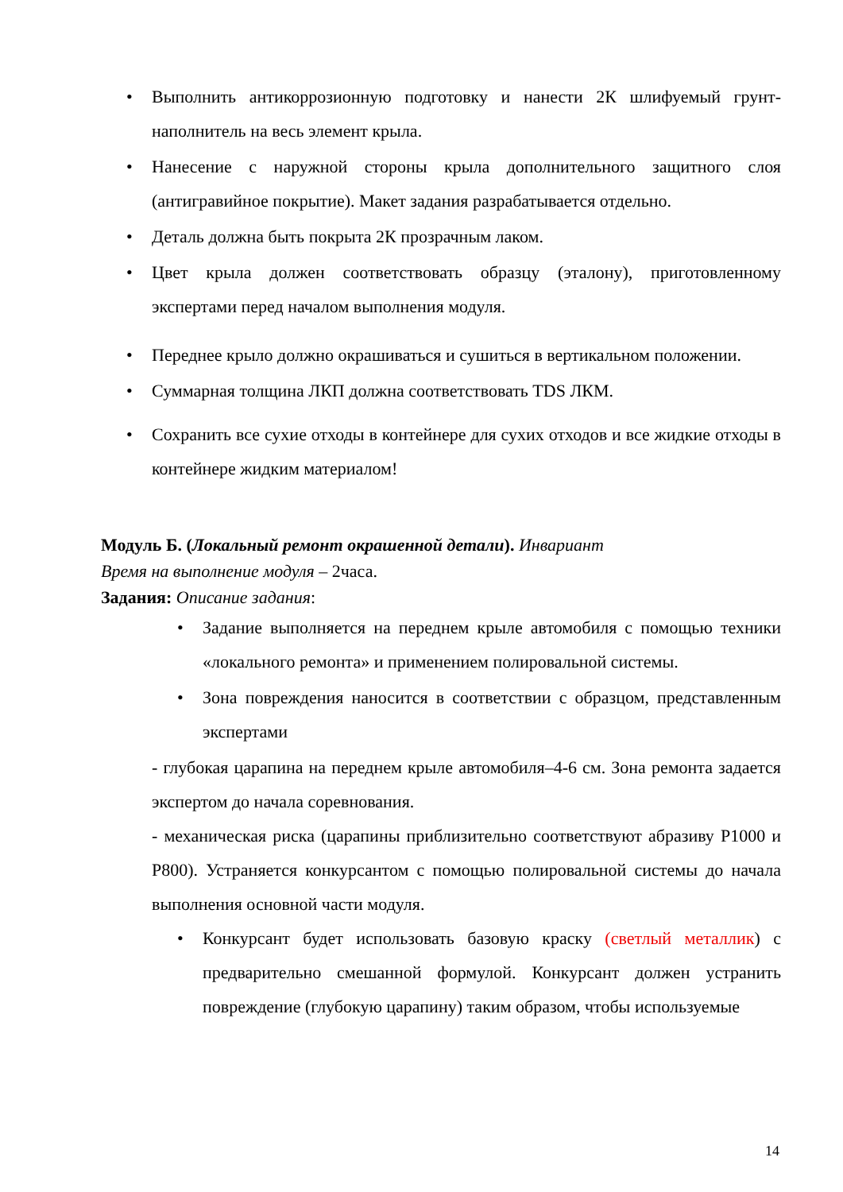• Выполнить антикоррозионную подготовку и нанести 2К шлифуемый грунт-наполнитель на весь элемент крыла.
• Нанесение с наружной стороны крыла дополнительного защитного слоя (антигравийное покрытие). Макет задания разрабатывается отдельно.
• Деталь должна быть покрыта 2К прозрачным лаком.
• Цвет крыла должен соответствовать образцу (эталону), приготовленному экспертами перед началом выполнения модуля.
• Переднее крыло должно окрашиваться и сушиться в вертикальном положении.
• Суммарная толщина ЛКП должна соответствовать TDS ЛКМ.
• Сохранить все сухие отходы в контейнере для сухих отходов и все жидкие отходы в контейнере жидким материалом!
Модуль Б. (Локальный ремонт окрашенной детали). Инвариант
Время на выполнение модуля – 2часа.
Задания: Описание задания:
• Задание выполняется на переднем крыле автомобиля с помощью техники «локального ремонта» и применением полировальной системы.
• Зона повреждения наносится в соответствии с образцом, представленным экспертами
- глубокая царапина на переднем крыле автомобиля–4-6 см. Зона ремонта задается экспертом до начала соревнования.
- механическая риска (царапины приблизительно соответствуют абразиву Р1000 и Р800). Устраняется конкурсантом с помощью полировальной системы до начала выполнения основной части модуля.
• Конкурсант будет использовать базовую краску (светлый металлик) с предварительно смешанной формулой. Конкурсант должен устранить повреждение (глубокую царапину) таким образом, чтобы используемые
14